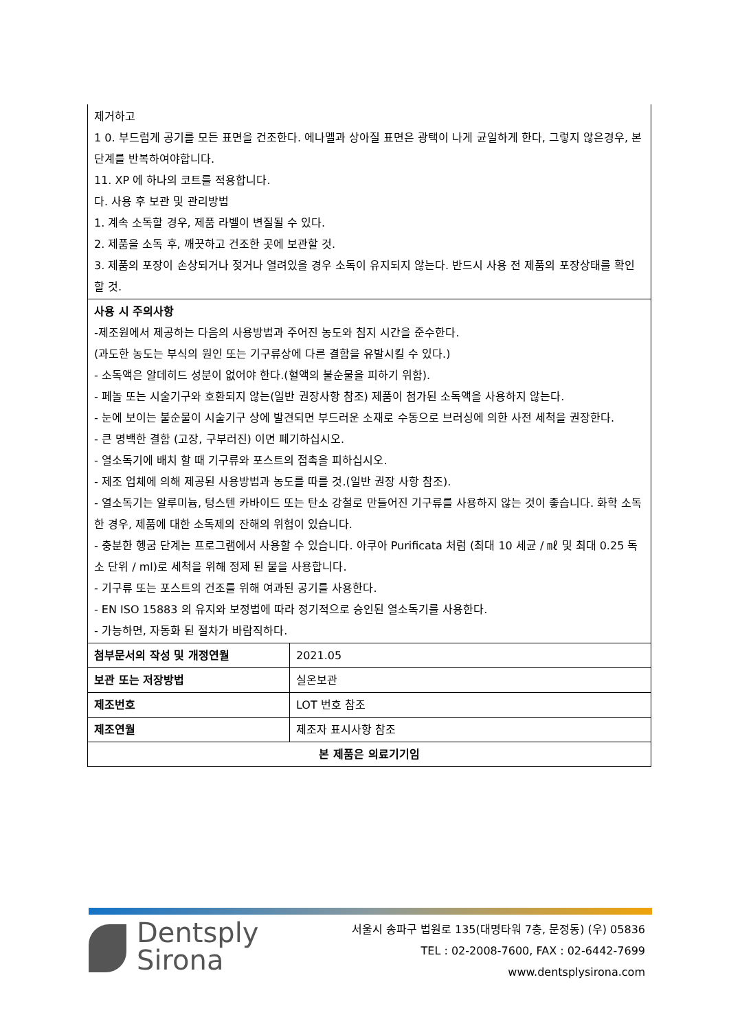| 제거하고 1 0. 부드럽게 공기를 모든 표면을 건조한다. 에나멜과 상아질 표면은 광택이 나게 균일하게 한다, 그렇지 않은경우, 본 단계를 반복하여야합니다. 11. XP 에 하나의 코트를 적용합니다. 다. 사용 후 보관 및 관리방법 1. 계속 소독할 경우, 제품 라벨이 변질될 수 있다. 2. 제품을 소독 후, 깨끗하고 건조한 곳에 보관할 것. 3. 제품의 포장이 손상되거나 젖거나 열려있을 경우 소독이 유지되지 않는다. 반드시 사용 전 제품의 포장상태를 확인할 것. | |
| 사용 시 주의사항 -제조원에서 제공하는 다음의 사용방법과 주어진 농도와 침지 시간을 준수한다. (과도한 농도는 부식의 원인 또는 기구류상에 다른 결함을 유발시킬 수 있다.) - 소독액은 알데히드 성분이 없어야 한다.(혈액의 불순물을 피하기 위함). - 페놀 또는 시술기구와 호환되지 않는(일반 권장사항 참조) 제품이 첨가된 소독액을 사용하지 않는다. - 눈에 보이는 불순물이 시술기구 상에 발견되면 부드러운 소재로 수동으로 브러싱에 의한 사전 세척을 권장한다. - 큰 명백한 결함 (고장, 구부러진) 이면 폐기하십시오. - 열소독기에 배치 할 때 기구류와 포스트의 접촉을 피하십시오. - 제조 업체에 의해 제공된 사용방법과 농도를 따를 것.(일반 권장 사항 참조). - 열소독기는 알루미늄, 텅스텐 카바이드 또는 탄소 강철로 만들어진 기구류를 사용하지 않는 것이 좋습니다. 화학 소독 한 경우, 제품에 대한 소독제의 잔해의 위험이 있습니다. - 충분한 헹굼 단계는 프로그램에서 사용할 수 있습니다. 아쿠아 Purificata 처럼 (최대 10 세균 / ㎖ 및 최대 0.25 독소 단위 / ml)로 세척을 위해 정제 된 물을 사용합니다. - 기구류 또는 포스트의 건조를 위해 여과된 공기를 사용한다. - EN ISO 15883 의 유지와 보정법에 따라 정기적으로 승인된 열소독기를 사용한다. - 가능하면, 자동화 된 절차가 바람직하다. | |
| 첨부문서의 작성 및 개정연월 | 2021.05 |
| 보관 또는 저장방법 | 실온보관 |
| 제조번호 | LOT 번호 참조 |
| 제조연월 | 제조자 표시사항 참조 |
| 본 제품은 의료기기임 | |
Dentsply
Sirona
서울시 송파구 법원로 135(대명타워 7층, 문정동) (우) 05836
TEL : 02-2008-7600, FAX : 02-6442-7699
www.dentsplysirona.com